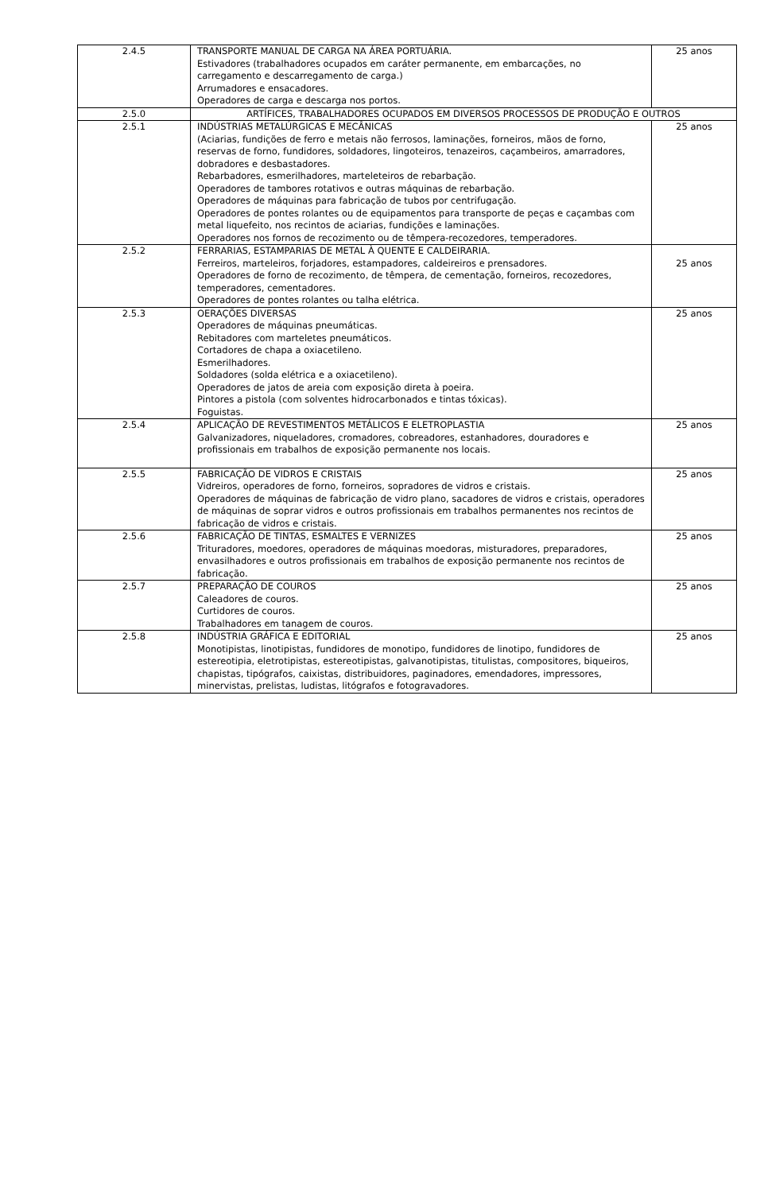| 2.4.5 | TRANSPORTE MANUAL DE CARGA NA ÁREA PORTUÁRIA. Estivadores (trabalhadores ocupados em caráter permanente, em embarcações, no carregamento e descarregamento de carga.) Arrumadores e ensacadores. Operadores de carga e descarga nos portos. | 25 anos |
| 2.5.0 | ARTÍFICES, TRABALHADORES OCUPADOS EM DIVERSOS PROCESSOS DE PRODUÇÃO E OUTROS | |
| 2.5.1 | INDÚSTRIAS METALÚRGICAS E MECÂNICAS (Aciarias, fundições de ferro e metais não ferrosos, laminações, forneiros, mãos de forno, reservas de forno, fundidores, soldadores, lingoteiros, tenazeiros, caçambeiros, amarradores, dobradores e desbastadores. Rebarbadores, esmerilhadores, marteleteiros de rebarbação. Operadores de tambores rotativos e outras máquinas de rebarbação. Operadores de máquinas para fabricação de tubos por centrifugação. Operadores de pontes rolantes ou de equipamentos para transporte de peças e caçambas com metal liquefeito, nos recintos de aciarias, fundições e laminações. Operadores nos fornos de recozimento ou de têmpera-recozedores, temperadores. | 25 anos |
| 2.5.2 | FERRARIAS, ESTAMPARIAS DE METAL À QUENTE E CALDEIRARIA. Ferreiros, marteleiros, forjadores, estampadores, caldeireiros e prensadores. Operadores de forno de recozimento, de têmpera, de cementação, forneiros, recozedores, temperadores, cementadores. Operadores de pontes rolantes ou talha elétrica. | 25 anos |
| 2.5.3 | OERAÇÕES DIVERSAS Operadores de máquinas pneumáticas. Rebitadores com marteletes pneumáticos. Cortadores de chapa a oxiacetileno. Esmerilhadores. Soldadores (solda elétrica e a oxiacetileno). Operadores de jatos de areia com exposição direta à poeira. Pintores a pistola (com solventes hidrocarbonados e tintas tóxicas). Foguistas. | 25 anos |
| 2.5.4 | APLICAÇÃO DE REVESTIMENTOS METÁLICOS E ELETROPLASTIA Galvanizadores, niqueladores, cromadores, cobreadores, estanhadores, douradores e profissionais em trabalhos de exposição permanente nos locais. | 25 anos |
| 2.5.5 | FABRICAÇÃO DE VIDROS E CRISTAIS Vidreiros, operadores de forno, forneiros, sopradores de vidros e cristais. Operadores de máquinas de fabricação de vidro plano, sacadores de vidros e cristais, operadores de máquinas de soprar vidros e outros profissionais em trabalhos permanentes nos recintos de fabricação de vidros e cristais. | 25 anos |
| 2.5.6 | FABRICAÇÃO DE TINTAS, ESMALTES E VERNIZES Trituradores, moedores, operadores de máquinas moedoras, misturadores, preparadores, envasilhadores e outros profissionais em trabalhos de exposição permanente nos recintos de fabricação. | 25 anos |
| 2.5.7 | PREPARAÇÃO DE COUROS Caleadores de couros. Curtidores de couros. Trabalhadores em tanagem de couros. | 25 anos |
| 2.5.8 | INDÚSTRIA GRÁFICA E EDITORIAL Monotipistas, linotipistas, fundidores de monotipo, fundidores de linotipo, fundidores de estereotipia, eletrotipistas, estereotipistas, galvanotipistas, titulistas, compositores, biqueiros, chapistas, tipógrafos, caixistas, distribuidores, paginadores, emendadores, impressores, minervistas, prelistas, ludistas, litógrafos e fotogravadores. | 25 anos |